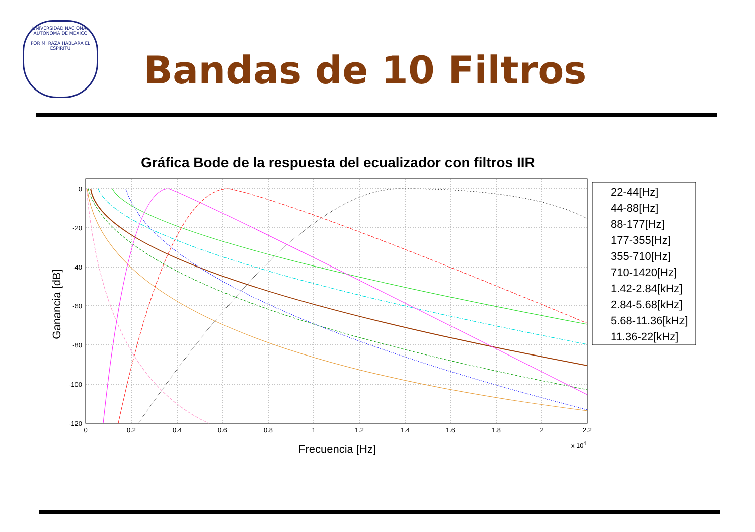UNIVERSIDAD NACIONAL AUTONOMA DE MEXICO
POR MI RAZA HABLARA EL ESPIRITU
Bandas de 10 Filtros
Gráfica Bode de la respuesta del ecualizador con filtros IIR
0
-20
-40
-60
-80
-100
-120
0
0.2
0.4
0.6
0.8
1
1.2
1.4
1.6
1.8
2
2.2
x 104
Frecuencia [Hz]
Ganancia [dB]
22-44[Hz]
44-88[Hz]
88-177[Hz]
177-355[Hz]
355-710[Hz]
710-1420[Hz]
1.42-2.84[kHz]
2.84-5.68[kHz]
5.68-11.36[kHz]
11.36-22[kHz]